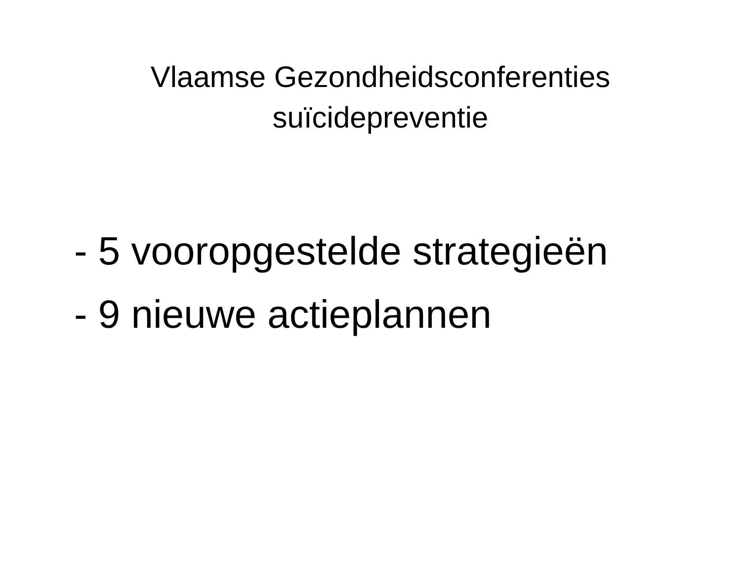Vlaamse Gezondheidsconferenties
suïcidepreventie
- 5 vooropgestelde strategieën
- 9 nieuwe actieplannen